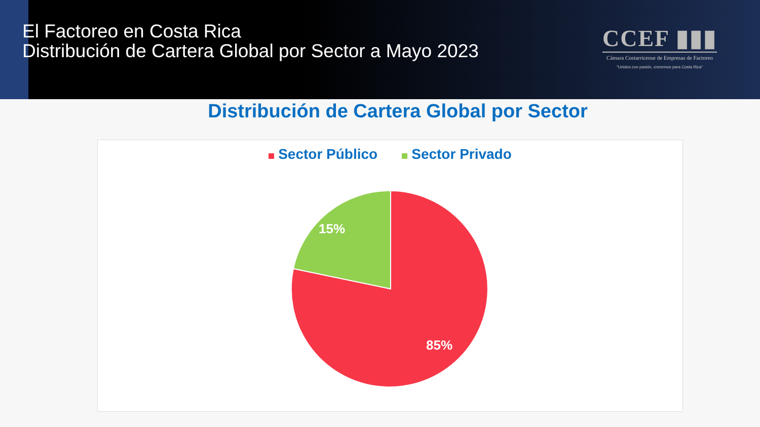El Factoreo en Costa Rica
Distribución de Cartera Global por Sector a Mayo 2023
CCEF ▮▮▮
Cámara Costarricense de Empresas de Factoreo
"Unidos con pasión, crecemos para Costa Rica"
Distribución de Cartera Global por Sector
Sector Público Sector Privado
15%
85%